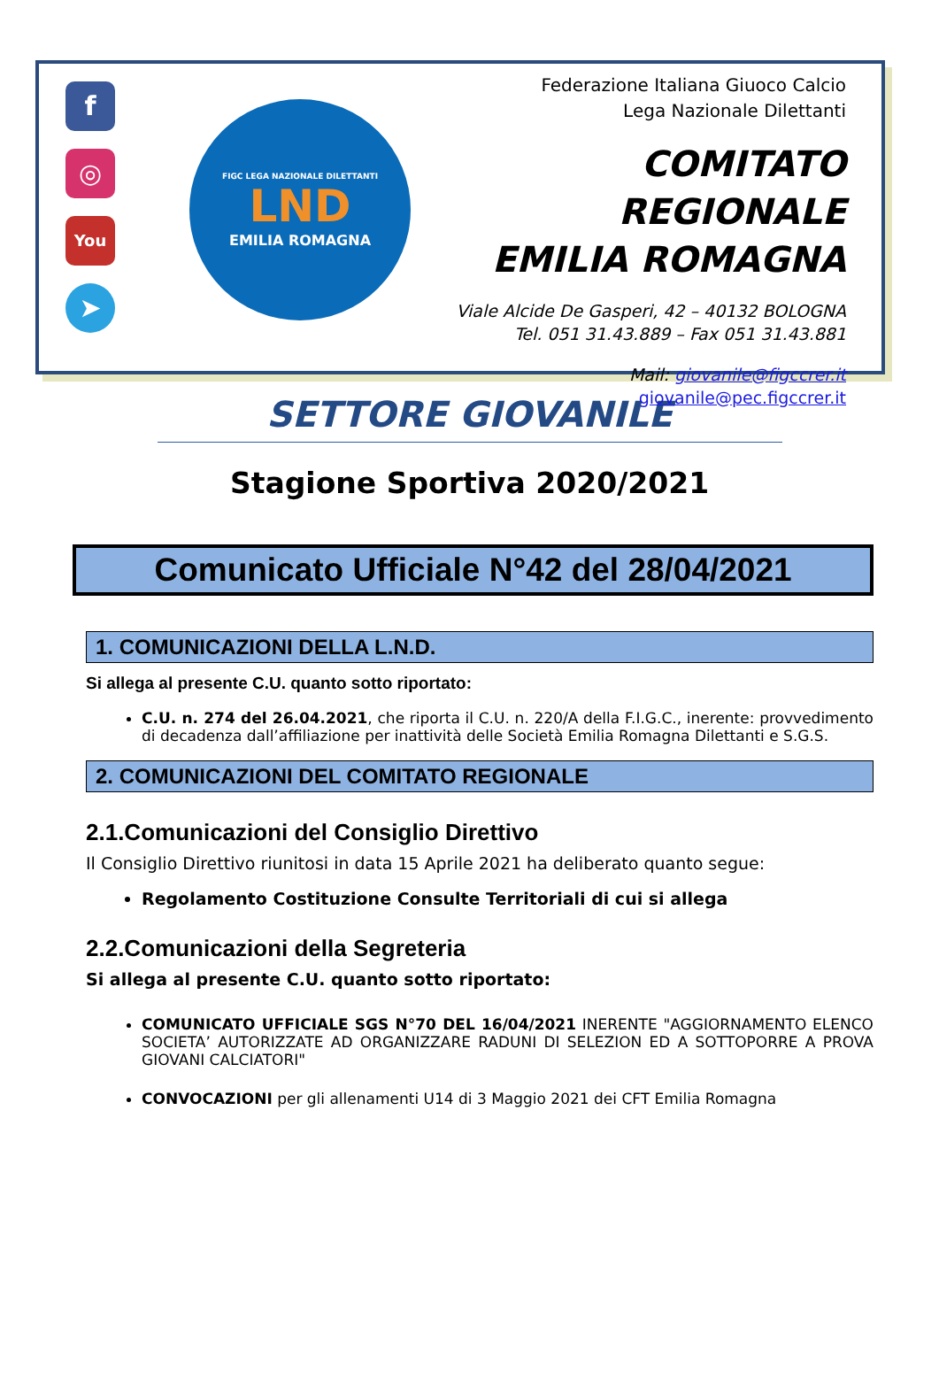f
◎
You
➤
FIGC LEGA NAZIONALE DILETTANTI
LND
EMILIA ROMAGNA
Federazione Italiana Giuoco Calcio
Lega Nazionale Dilettanti
COMITATO REGIONALE
EMILIA ROMAGNA
Viale Alcide De Gasperi, 42 – 40132 BOLOGNA
Tel. 051 31.43.889 – Fax 051 31.43.881
Mail: giovanile@figccrer.it
giovanile@pec.figccrer.it
SETTORE GIOVANILE
Stagione Sportiva 2020/2021
Comunicato Ufficiale N°42 del 28/04/2021
1. COMUNICAZIONI DELLA L.N.D.
Si allega al presente C.U. quanto sotto riportato:
C.U. n. 274 del 26.04.2021, che riporta il C.U. n. 220/A della F.I.G.C., inerente: provvedimento di decadenza dall’affiliazione per inattività delle Società Emilia Romagna Dilettanti e S.G.S.
2. COMUNICAZIONI DEL COMITATO REGIONALE
2.1.Comunicazioni del Consiglio Direttivo
Il Consiglio Direttivo riunitosi in data 15 Aprile 2021 ha deliberato quanto segue:
Regolamento Costituzione Consulte Territoriali di cui si allega
2.2.Comunicazioni della Segreteria
Si allega al presente C.U. quanto sotto riportato:
COMUNICATO UFFICIALE SGS N°70 DEL 16/04/2021 INERENTE "AGGIORNAMENTO ELENCO SOCIETA’ AUTORIZZATE AD ORGANIZZARE RADUNI DI SELEZION ED A SOTTOPORRE A PROVA GIOVANI CALCIATORI"
CONVOCAZIONI per gli allenamenti U14 di 3 Maggio 2021 dei CFT Emilia Romagna